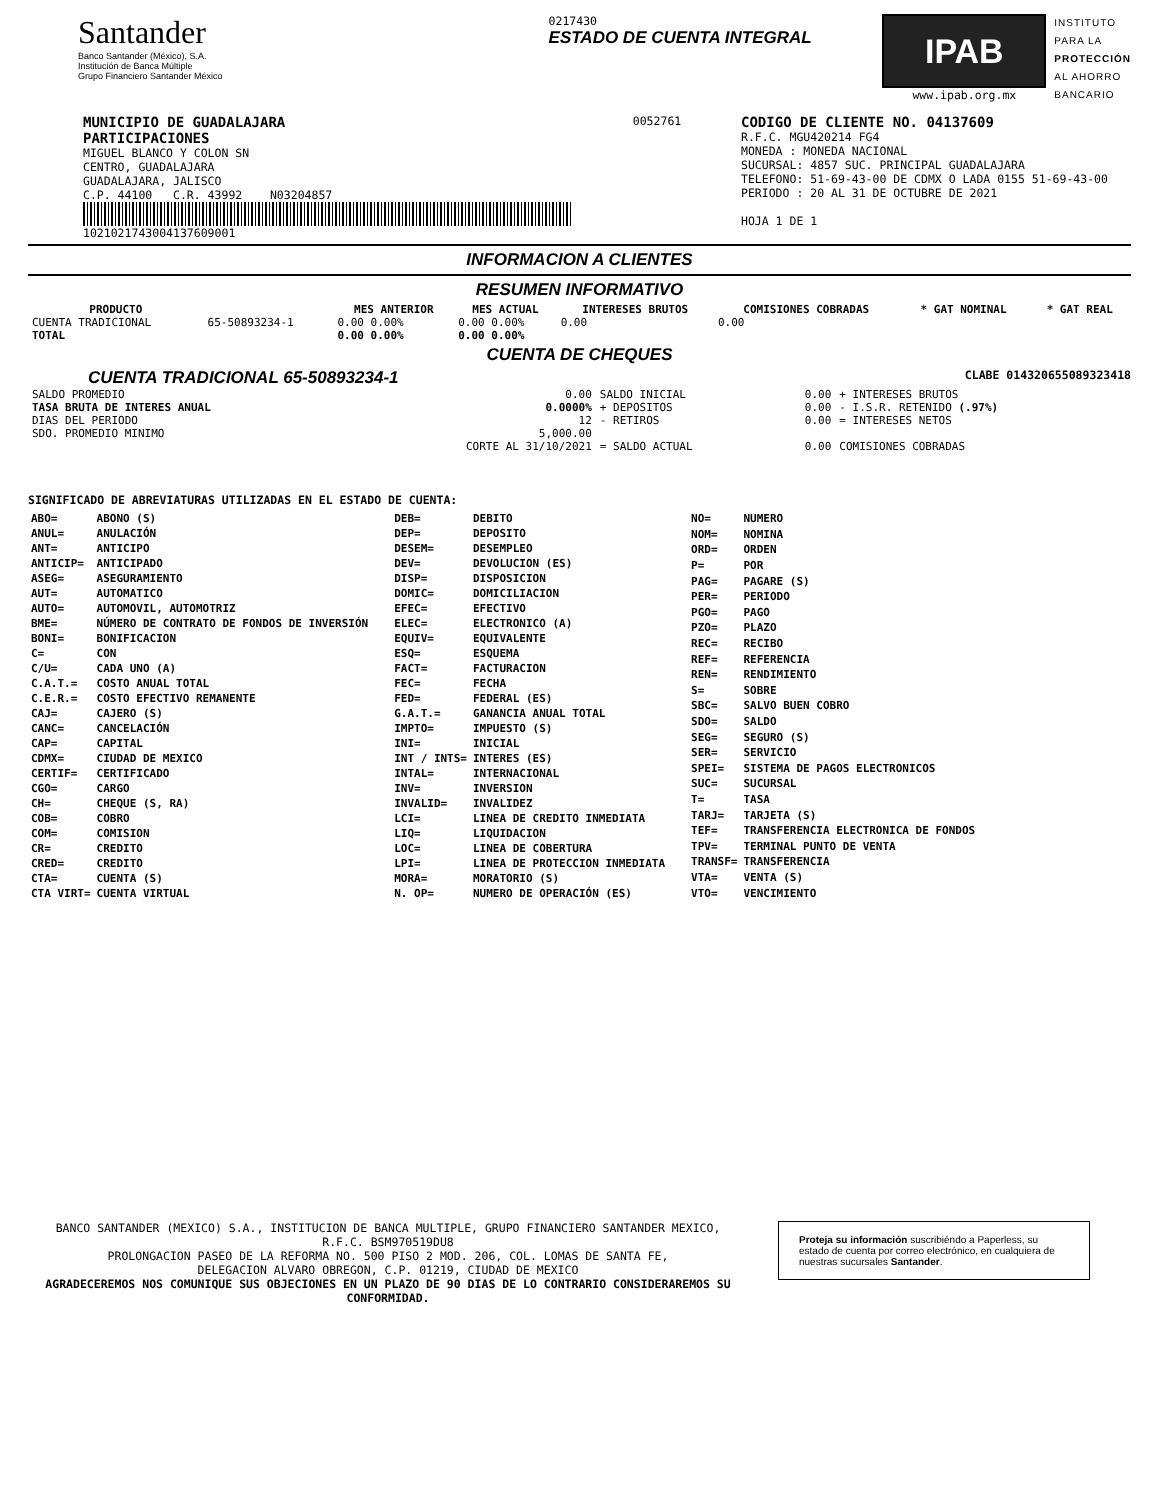Santander
Banco Santander (México), S.A.
Institución de Banca Múltiple
Grupo Financiero Santander México
0217430
ESTADO DE CUENTA INTEGRAL
IPAB
www.ipab.org.mx
INSTITUTO
PARA LA
PROTECCIÓN
AL AHORRO
BANCARIO
MUNICIPIO DE GUADALAJARA
PARTICIPACIONES
MIGUEL BLANCO Y COLON SN
CENTRO, GUADALAJARA
GUADALAJARA, JALISCO
C.P. 44100 C.R. 43992 N03204857
1021021743004137609001
0052761
CODIGO DE CLIENTE NO. 04137609
R.F.C. MGU420214 FG4
MONEDA : MONEDA NACIONAL
SUCURSAL: 4857 SUC. PRINCIPAL GUADALAJARA
TELEFONO: 51-69-43-00 DE CDMX O LADA 0155 51-69-43-00
PERIODO : 20 AL 31 DE OCTUBRE DE 2021
HOJA 1 DE 1
INFORMACION A CLIENTES
RESUMEN INFORMATIVO
| PRODUCTO | | MES ANTERIOR | MES ACTUAL | INTERESES BRUTOS | COMISIONES COBRADAS | * GAT NOMINAL | * GAT REAL |
| --- | --- | --- | --- | --- | --- | --- | --- |
| CUENTA TRADICIONAL | 65-50893234-1 | 0.00 0.00% | 0.00 0.00% | 0.00 | 0.00 | | |
| TOTAL | | 0.00 0.00% | 0.00 0.00% | | | | |
CUENTA DE CHEQUES
CUENTA TRADICIONAL 65-50893234-1 CLABE 014320655089323418
| SALDO PROMEDIO | 0.00 | SALDO INICIAL | 0.00 | + INTERESES BRUTOS |
| TASA BRUTA DE INTERES ANUAL | 0.0000% | + DEPOSITOS | 0.00 | - I.S.R. RETENIDO (.97%) |
| DIAS DEL PERIODO | 12 | - RETIROS | 0.00 | = INTERESES NETOS |
| SDO. PROMEDIO MINIMO | 5,000.00 | | | |
| | CORTE AL 31/10/2021 | = SALDO ACTUAL | 0.00 | COMISIONES COBRADAS |
SIGNIFICADO DE ABREVIATURAS UTILIZADAS EN EL ESTADO DE CUENTA:
| ABO= | ABONO (S) |
| ANUL= | ANULACIÓN |
| ANT= | ANTICIPO |
| ANTICIP= | ANTICIPADO |
| ASEG= | ASEGURAMIENTO |
| AUT= | AUTOMATICO |
| AUTO= | AUTOMOVIL, AUTOMOTRIZ |
| BME= | NÚMERO DE CONTRATO DE FONDOS DE INVERSIÓN |
| BONI= | BONIFICACION |
| C= | CON |
| C/U= | CADA UNO (A) |
| C.A.T.= | COSTO ANUAL TOTAL |
| C.E.R.= | COSTO EFECTIVO REMANENTE |
| CAJ= | CAJERO (S) |
| CANC= | CANCELACIÓN |
| CAP= | CAPITAL |
| CDMX= | CIUDAD DE MEXICO |
| CERTIF= | CERTIFICADO |
| CGO= | CARGO |
| CH= | CHEQUE (S, RA) |
| COB= | COBRO |
| COM= | COMISION |
| CR= | CREDITO |
| CRED= | CREDITO |
| CTA= | CUENTA (S) |
| CTA VIRT= | CUENTA VIRTUAL |
| DEB= | DEBITO |
| DEP= | DEPOSITO |
| DESEM= | DESEMPLEO |
| DEV= | DEVOLUCION (ES) |
| DISP= | DISPOSICION |
| DOMIC= | DOMICILIACION |
| EFEC= | EFECTIVO |
| ELEC= | ELECTRONICO (A) |
| EQUIV= | EQUIVALENTE |
| ESQ= | ESQUEMA |
| FACT= | FACTURACION |
| FEC= | FECHA |
| FED= | FEDERAL (ES) |
| G.A.T.= | GANANCIA ANUAL TOTAL |
| IMPTO= | IMPUESTO (S) |
| INI= | INICIAL |
| INT / INTS= | INTERES (ES) |
| INTAL= | INTERNACIONAL |
| INV= | INVERSION |
| INVALID= | INVALIDEZ |
| LCI= | LINEA DE CREDITO INMEDIATA |
| LIQ= | LIQUIDACION |
| LOC= | LINEA DE COBERTURA |
| LPI= | LINEA DE PROTECCION INMEDIATA |
| MORA= | MORATORIO (S) |
| N. OP= | NUMERO DE OPERACIÓN (ES) |
| NO= | NUMERO |
| NOM= | NOMINA |
| ORD= | ORDEN |
| P= | POR |
| PAG= | PAGARE (S) |
| PER= | PERIODO |
| PGO= | PAGO |
| PZO= | PLAZO |
| REC= | RECIBO |
| REF= | REFERENCIA |
| REN= | RENDIMIENTO |
| S= | SOBRE |
| SBC= | SALVO BUEN COBRO |
| SDO= | SALDO |
| SEG= | SEGURO (S) |
| SER= | SERVICIO |
| SPEI= | SISTEMA DE PAGOS ELECTRONICOS |
| SUC= | SUCURSAL |
| T= | TASA |
| TARJ= | TARJETA (S) |
| TEF= | TRANSFERENCIA ELECTRONICA DE FONDOS |
| TPV= | TERMINAL PUNTO DE VENTA |
| TRANSF= | TRANSFERENCIA |
| VTA= | VENTA (S) |
| VTO= | VENCIMIENTO |
BANCO SANTANDER (MEXICO) S.A., INSTITUCION DE BANCA MULTIPLE, GRUPO FINANCIERO SANTANDER MEXICO,
R.F.C. BSM970519DU8
PROLONGACION PASEO DE LA REFORMA NO. 500 PISO 2 MOD. 206, COL. LOMAS DE SANTA FE,
DELEGACION ALVARO OBREGON, C.P. 01219, CIUDAD DE MEXICO
AGRADECEREMOS NOS COMUNIQUE SUS OBJECIONES EN UN PLAZO DE 90 DIAS DE LO CONTRARIO CONSIDERAREMOS SU CONFORMIDAD.
Proteja su información suscribiéndo a Paperless, su estado de cuenta por correo electrónico, en cualquiera de nuestras sucursales Santander.